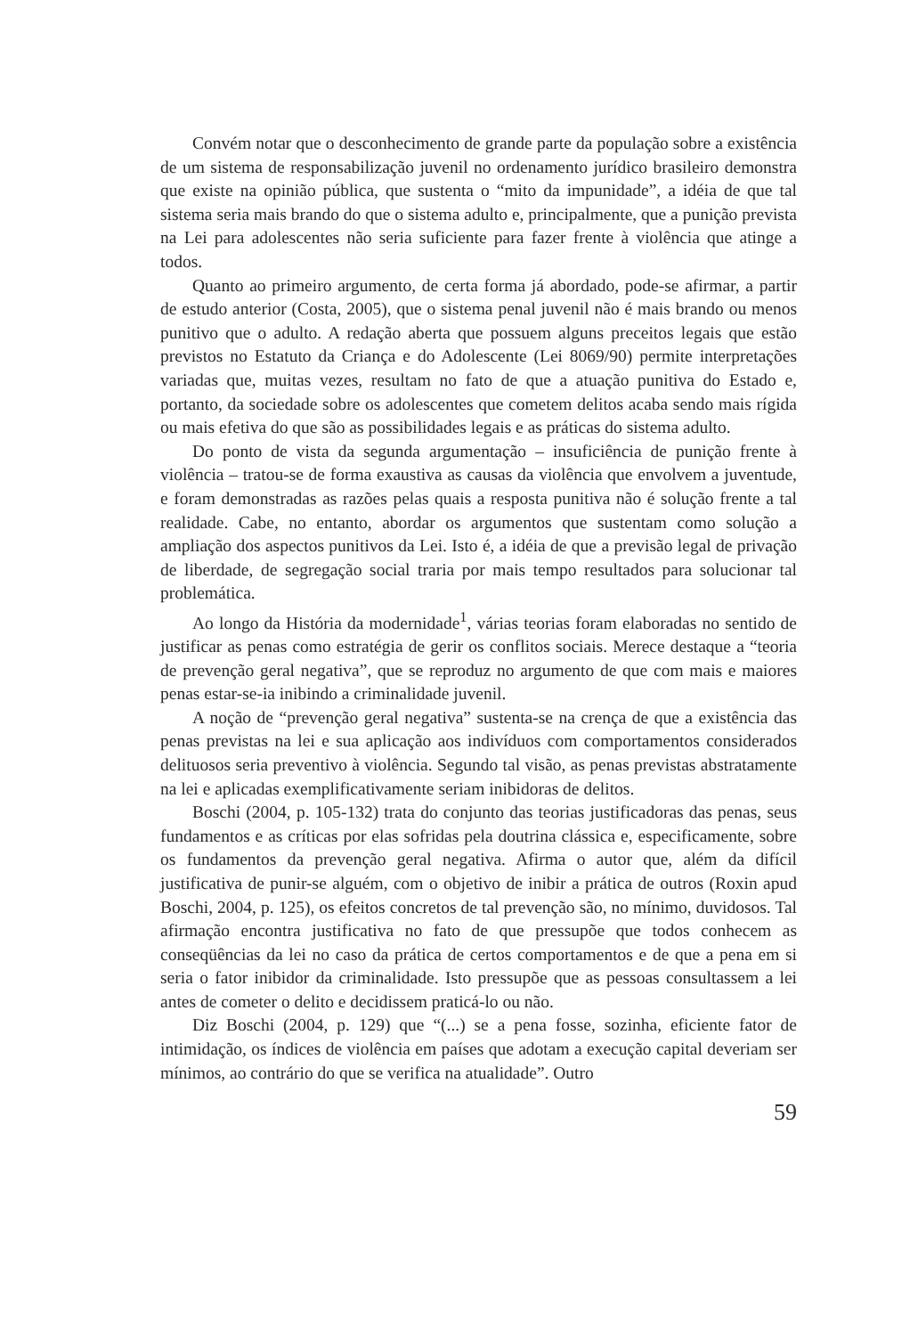Convém notar que o desconhecimento de grande parte da população sobre a existência de um sistema de responsabilização juvenil no ordenamento jurídico brasileiro demonstra que existe na opinião pública, que sustenta o “mito da impunidade”, a idéia de que tal sistema seria mais brando do que o sistema adulto e, principalmente, que a punição prevista na Lei para adolescentes não seria suficiente para fazer frente à violência que atinge a todos.
Quanto ao primeiro argumento, de certa forma já abordado, pode-se afirmar, a partir de estudo anterior (Costa, 2005), que o sistema penal juvenil não é mais brando ou menos punitivo que o adulto. A redação aberta que possuem alguns preceitos legais que estão previstos no Estatuto da Criança e do Adolescente (Lei 8069/90) permite interpretações variadas que, muitas vezes, resultam no fato de que a atuação punitiva do Estado e, portanto, da sociedade sobre os adolescentes que cometem delitos acaba sendo mais rígida ou mais efetiva do que são as possibilidades legais e as práticas do sistema adulto.
Do ponto de vista da segunda argumentação – insuficiência de punição frente à violência – tratou-se de forma exaustiva as causas da violência que envolvem a juventude, e foram demonstradas as razões pelas quais a resposta punitiva não é solução frente a tal realidade. Cabe, no entanto, abordar os argumentos que sustentam como solução a ampliação dos aspectos punitivos da Lei. Isto é, a idéia de que a previsão legal de privação de liberdade, de segregação social traria por mais tempo resultados para solucionar tal problemática.
Ao longo da História da modernidade<sup>1</sup>, várias teorias foram elaboradas no sentido de justificar as penas como estratégia de gerir os conflitos sociais. Merece destaque a “teoria de prevenção geral negativa”, que se reproduz no argumento de que com mais e maiores penas estar-se-ia inibindo a criminalidade juvenil.
A noção de “prevenção geral negativa” sustenta-se na crença de que a existência das penas previstas na lei e sua aplicação aos indivíduos com comportamentos considerados delituosos seria preventivo à violência. Segundo tal visão, as penas previstas abstratamente na lei e aplicadas exemplificativamente seriam inibidoras de delitos.
Boschi (2004, p. 105-132) trata do conjunto das teorias justificadoras das penas, seus fundamentos e as críticas por elas sofridas pela doutrina clássica e, especificamente, sobre os fundamentos da prevenção geral negativa. Afirma o autor que, além da difícil justificativa de punir-se alguém, com o objetivo de inibir a prática de outros (Roxin apud Boschi, 2004, p. 125), os efeitos concretos de tal prevenção são, no mínimo, duvidosos. Tal afirmação encontra justificativa no fato de que pressupõe que todos conhecem as conseqüências da lei no caso da prática de certos comportamentos e de que a pena em si seria o fator inibidor da criminalidade. Isto pressupõe que as pessoas consultassem a lei antes de cometer o delito e decidissem praticá-lo ou não.
Diz Boschi (2004, p. 129) que “(...) se a pena fosse, sozinha, eficiente fator de intimidação, os índices de violência em países que adotam a execução capital deveriam ser mínimos, ao contrário do que se verifica na atualidade”. Outro
59